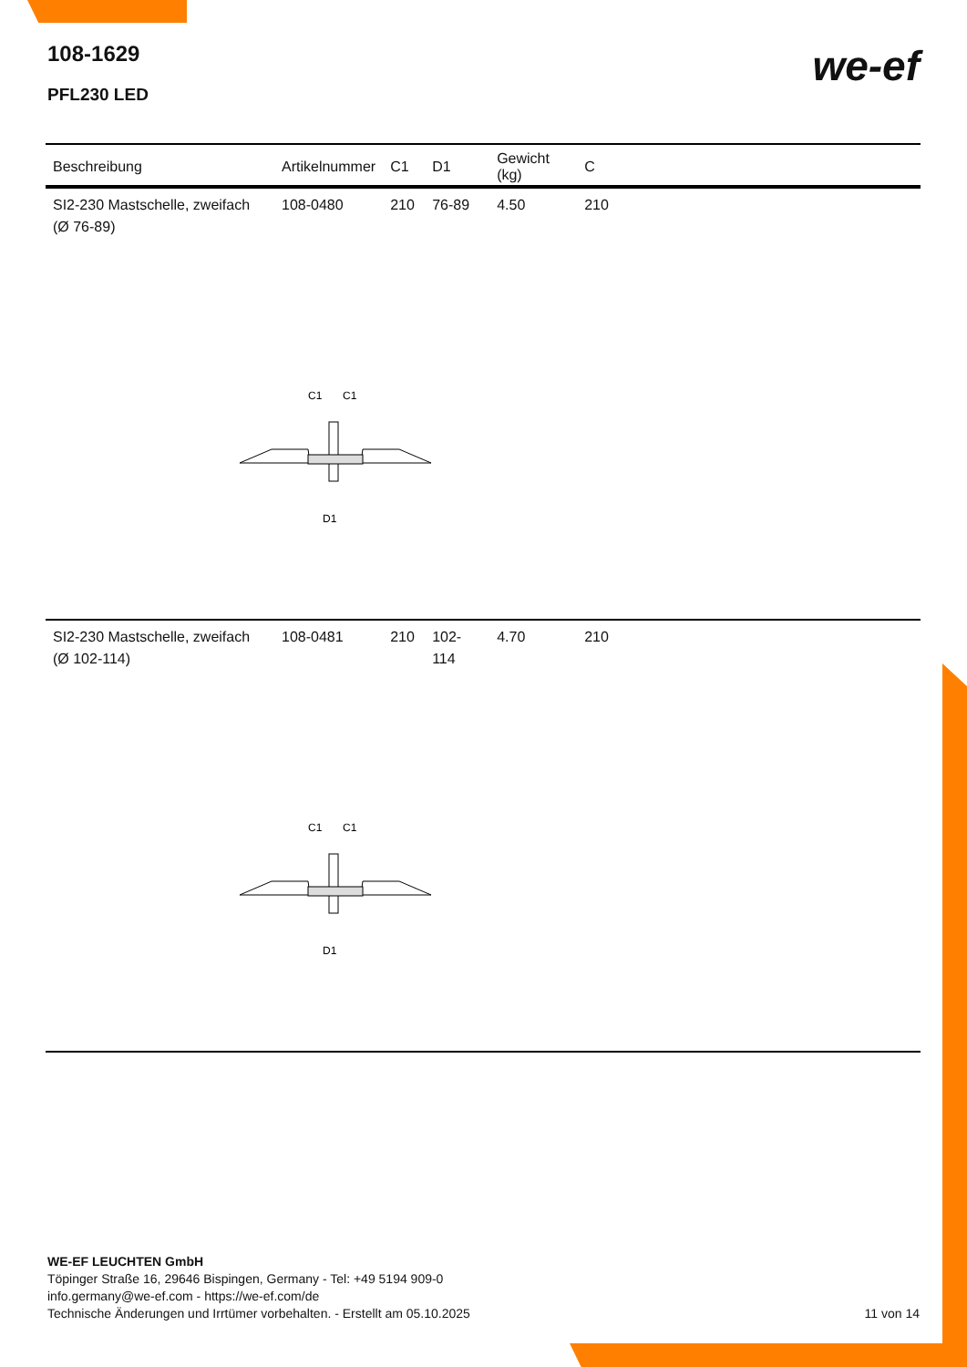108-1629
PFL230 LED
we-ef
| Beschreibung | Artikelnummer | C1 | D1 | Gewicht (kg) | C |
| --- | --- | --- | --- | --- | --- |
| SI2-230 Mastschelle, zweifach (Ø 76-89) | 108-0480 | 210 | 76-89 | 4.50 | 210 |
| C1 C1 D1 | | | | | |
| SI2-230 Mastschelle, zweifach (Ø 102-114) | 108-0481 | 210 | 102-114 | 4.70 | 210 |
| C1 C1 D1 | | | | | |
WE-EF LEUCHTEN GmbH
Töpinger Straße 16, 29646 Bispingen, Germany - Tel: +49 5194 909-0
info.germany@we-ef.com - https://we-ef.com/de
Technische Änderungen und Irrtümer vorbehalten. - Erstellt am 05.10.2025
11 von 14